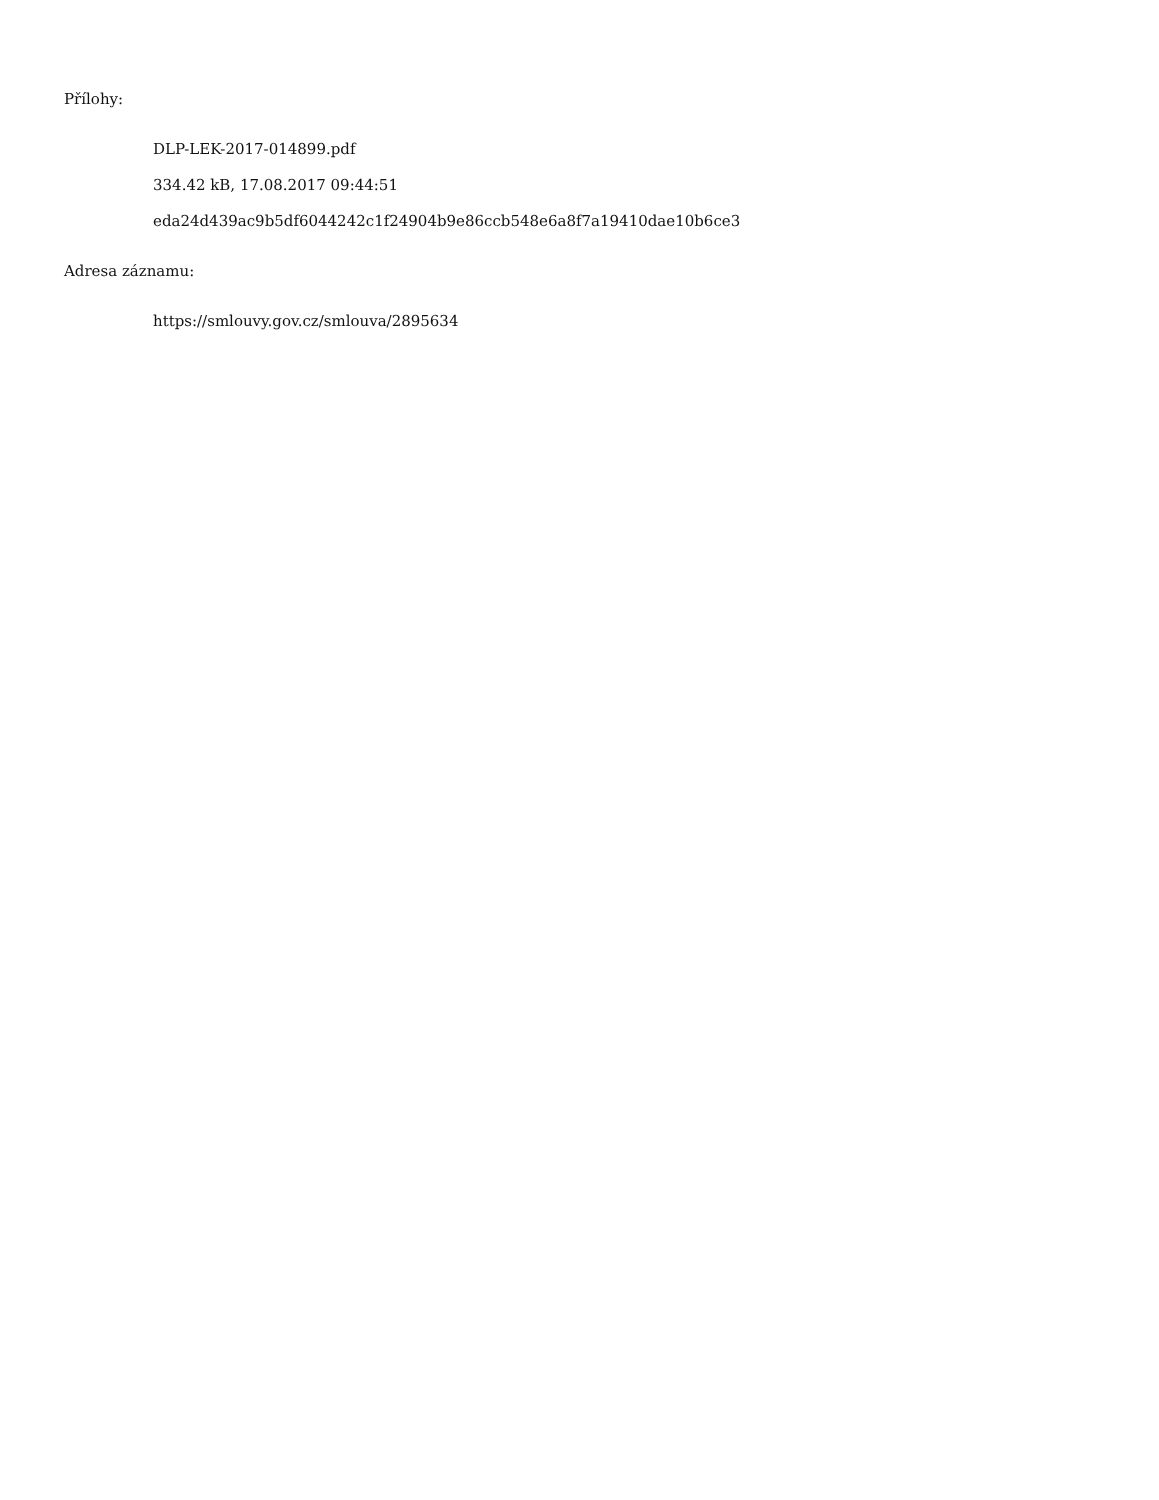Přílohy:
DLP-LEK-2017-014899.pdf
334.42 kB, 17.08.2017 09:44:51
eda24d439ac9b5df6044242c1f24904b9e86ccb548e6a8f7a19410dae10b6ce3
Adresa záznamu:
https://smlouvy.gov.cz/smlouva/2895634